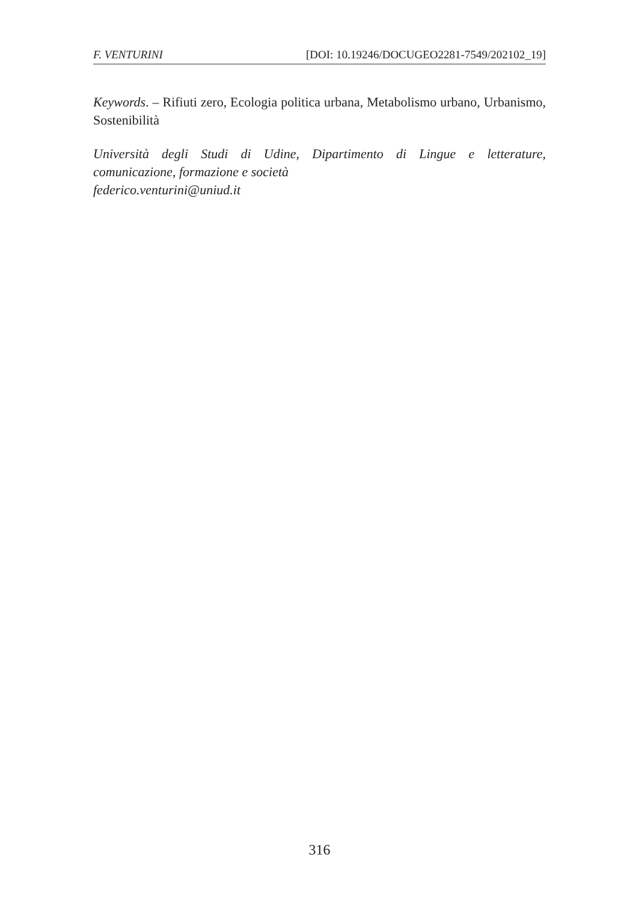F. VENTURINI [DOI: 10.19246/DOCUGEO2281-7549/202102_19]
Keywords. – Rifiuti zero, Ecologia politica urbana, Metabolismo urbano, Urbanismo, Sostenibilità
Università degli Studi di Udine, Dipartimento di Lingue e letterature, comunicazione, formazione e società
federico.venturini@uniud.it
316